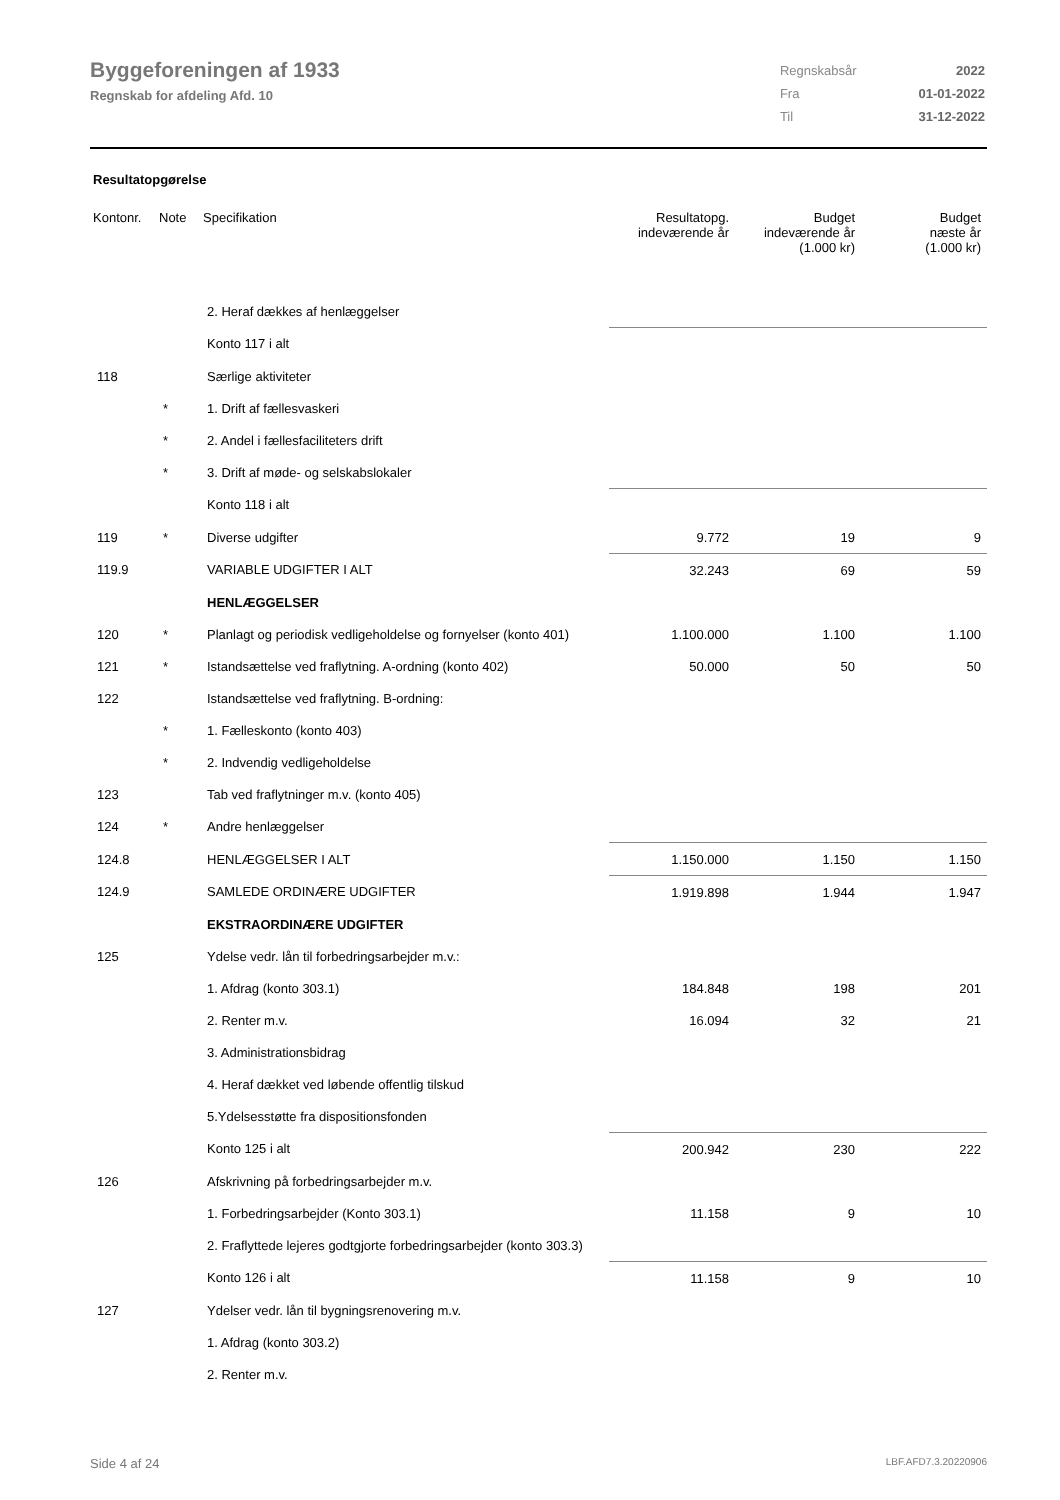Byggeforeningen af 1933
Regnskab for afdeling Afd. 10
| Regnskabsår | 2022 |
| Fra | 01-01-2022 |
| Til | 31-12-2022 |
Resultatopgørelse
| Kontonr. | Note | Specifikation | Resultatopg. indeværende år | Budget indeværende år (1.000 kr) | Budget næste år (1.000 kr) |
| --- | --- | --- | --- | --- | --- |
| | | 2. Heraf dækkes af henlæggelser | | | |
| | | Konto 117 i alt | | | |
| 118 | | Særlige aktiviteter | | | |
| | * | 1. Drift af fællesvaskeri | | | |
| | * | 2. Andel i fællesfaciliteters drift | | | |
| | * | 3. Drift af møde- og selskabslokaler | | | |
| | | Konto 118 i alt | | | |
| 119 | * | Diverse udgifter | 9.772 | 19 | 9 |
| 119.9 | | VARIABLE UDGIFTER I ALT | 32.243 | 69 | 59 |
| | | HENLÆGGELSER | | | |
| 120 | * | Planlagt og periodisk vedligeholdelse og fornyelser (konto 401) | 1.100.000 | 1.100 | 1.100 |
| 121 | * | Istandsættelse ved fraflytning. A-ordning (konto 402) | 50.000 | 50 | 50 |
| 122 | | Istandsættelse ved fraflytning. B-ordning: | | | |
| | * | 1. Fælleskonto (konto 403) | | | |
| | * | 2. Indvendig vedligeholdelse | | | |
| 123 | | Tab ved fraflytninger m.v. (konto 405) | | | |
| 124 | * | Andre henlæggelser | | | |
| 124.8 | | HENLÆGGELSER I ALT | 1.150.000 | 1.150 | 1.150 |
| 124.9 | | SAMLEDE ORDINÆRE UDGIFTER | 1.919.898 | 1.944 | 1.947 |
| | | EKSTRAORDINÆRE UDGIFTER | | | |
| 125 | | Ydelse vedr. lån til forbedringsarbejder m.v.: | | | |
| | | 1. Afdrag (konto 303.1) | 184.848 | 198 | 201 |
| | | 2. Renter m.v. | 16.094 | 32 | 21 |
| | | 3. Administrationsbidrag | | | |
| | | 4. Heraf dækket ved løbende offentlig tilskud | | | |
| | | 5.Ydelsesstøtte fra dispositionsfonden | | | |
| | | Konto 125 i alt | 200.942 | 230 | 222 |
| 126 | | Afskrivning på forbedringsarbejder m.v. | | | |
| | | 1. Forbedringsarbejder (Konto 303.1) | 11.158 | 9 | 10 |
| | | 2. Fraflyttede lejeres godtgjorte forbedringsarbejder (konto 303.3) | | | |
| | | Konto 126 i alt | 11.158 | 9 | 10 |
| 127 | | Ydelser vedr. lån til bygningsrenovering m.v. | | | |
| | | 1. Afdrag (konto 303.2) | | | |
| | | 2. Renter m.v. | | | |
Side 4 af 24 LBF.AFD7.3.20220906